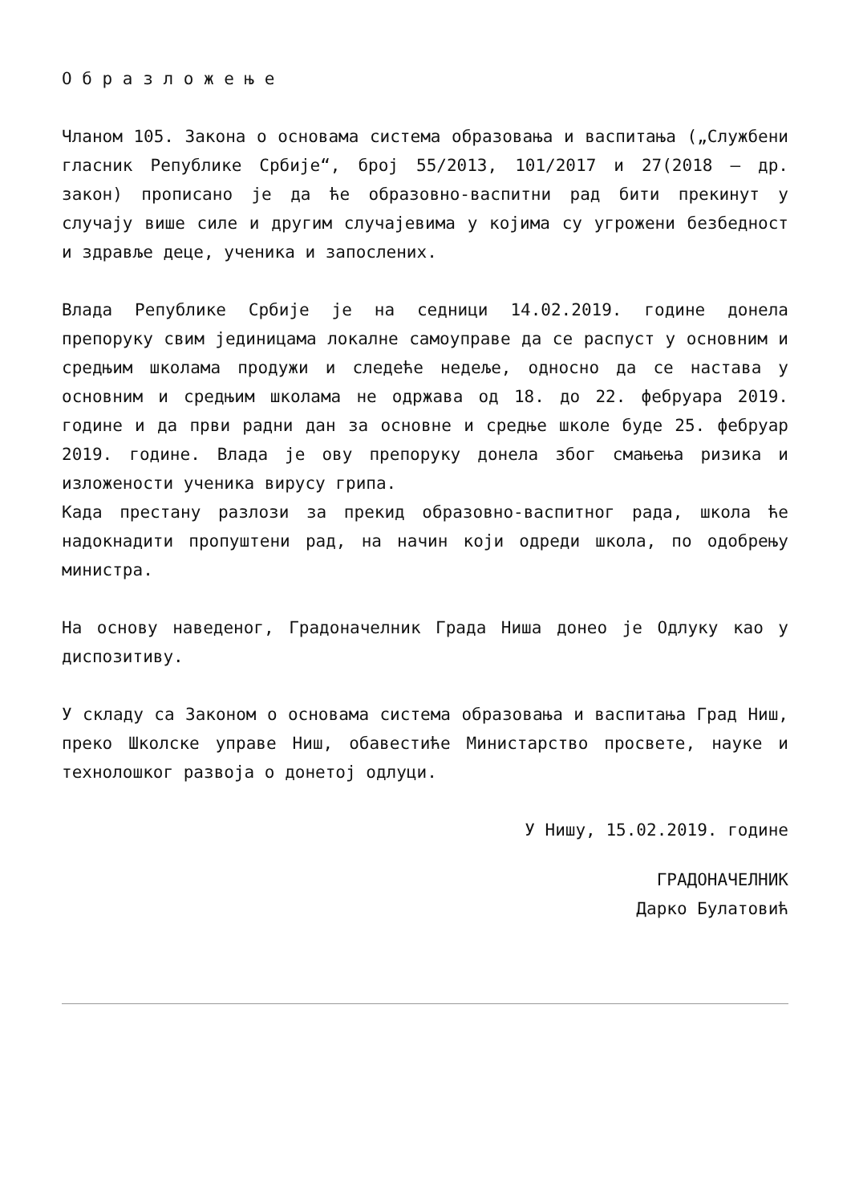О б р а з л о ж е њ е
Чланом 105. Закона о основама система образовања и васпитања („Службени гласник Републике Србије“, број 55/2013, 101/2017 и 27(2018 – др. закон) прописано је да ће образовно-васпитни рад бити прекинут у случају више силе и другим случајевима у којима су угрожени безбедност и здравље деце, ученика и запослених.
Влада Републике Србије је на седници 14.02.2019. године донела препоруку свим јединицама локалне самоуправе да се распуст у основним и средњим школама продужи и следеће недеље, односно да се настава у основним и средњим школама не одржава од 18. до 22. фебруара 2019. године и да први радни дан за основне и средње школе буде 25. фебруар 2019. године. Влада је ову препоруку донела због смањења ризика и изложености ученика вирусу грипа.
Када престану разлози за прекид образовно-васпитног рада, школа ће надокнадити пропуштени рад, на начин који одреди школа, по одобрењу министра.
На основу наведеног, Градоначелник Града Ниша донео је Одлуку као у диспозитиву.
У складу са Законом о основама система образовања и васпитања Град Ниш, преко Школске управе Ниш, обавестиће Министарство просвете, науке и технолошког развоја о донетој одлуци.
У Нишу, 15.02.2019. године
ГРАДОНАЧЕЛНИК
Дарко Булатовић